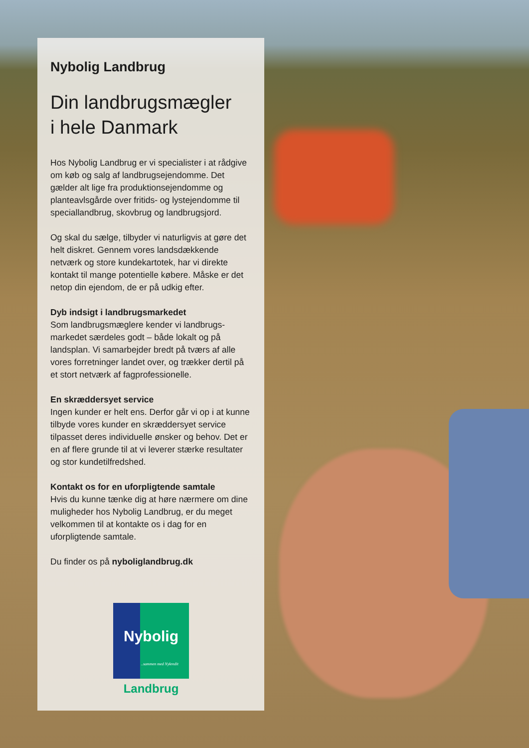Nybolig Landbrug
Din landbrugsmægler
i hele Danmark
Hos Nybolig Landbrug er vi specialister i at råd­give om køb og salg af landbrugsejendomme. Det gælder alt lige fra produktionsejendomme og planteavlsgårde over fritids- og lystejendomme til speciallandbrug, skovbrug og landbrugsjord.
Og skal du sælge, tilbyder vi naturligvis at gøre det helt diskret. Gennem vores landsdækkende netværk og store kundekartotek, har vi direkte kontakt til mange potentielle købere. Måske er det netop din ejendom, de er på udkig efter.
Dyb indsigt i landbrugsmarkedet
Som landbrugsmæglere kender vi landbrugs­markedet særdeles godt – både lokalt og på landsplan. Vi samarbejder bredt på tværs af alle vores forretninger landet over, og trækker dertil på et stort netværk af fagprofessionelle.
En skræddersyet service
Ingen kunder er helt ens. Derfor går vi op i at kunne tilbyde vores kunder en skræddersyet service tilpasset deres individuelle ønsker og behov. Det er en af flere grunde til at vi leverer stærke resultater og stor kundetilfredshed.
Kontakt os for en uforpligtende samtale
Hvis du kunne tænke dig at høre nærmere om dine muligheder hos Nybolig Landbrug, er du meget velkommen til at kontakte os i dag for en uforpligtende samtale.
Du finder os på nyboliglandbrug.dk
Nybolig
..sammen med Nykredit
Landbrug